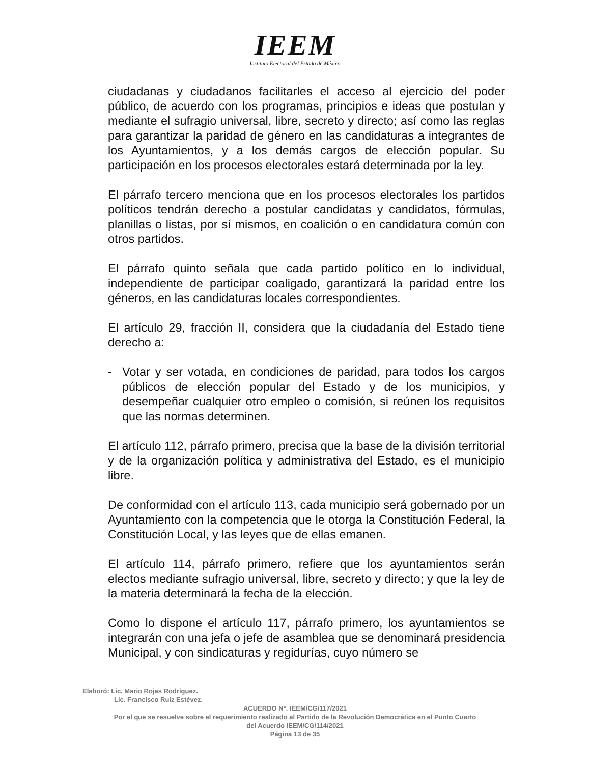IEEM
Instituto Electoral del Estado de México
ciudadanas y ciudadanos facilitarles el acceso al ejercicio del poder público, de acuerdo con los programas, principios e ideas que postulan y mediante el sufragio universal, libre, secreto y directo; así como las reglas para garantizar la paridad de género en las candidaturas a integrantes de los Ayuntamientos, y a los demás cargos de elección popular. Su participación en los procesos electorales estará determinada por la ley.
El párrafo tercero menciona que en los procesos electorales los partidos políticos tendrán derecho a postular candidatas y candidatos, fórmulas, planillas o listas, por sí mismos, en coalición o en candidatura común con otros partidos.
El párrafo quinto señala que cada partido político en lo individual, independiente de participar coaligado, garantizará la paridad entre los géneros, en las candidaturas locales correspondientes.
El artículo 29, fracción II, considera que la ciudadanía del Estado tiene derecho a:
- Votar y ser votada, en condiciones de paridad, para todos los cargos públicos de elección popular del Estado y de los municipios, y desempeñar cualquier otro empleo o comisión, si reúnen los requisitos que las normas determinen.
El artículo 112, párrafo primero, precisa que la base de la división territorial y de la organización política y administrativa del Estado, es el municipio libre.
De conformidad con el artículo 113, cada municipio será gobernado por un Ayuntamiento con la competencia que le otorga la Constitución Federal, la Constitución Local, y las leyes que de ellas emanen.
El artículo 114, párrafo primero, refiere que los ayuntamientos serán electos mediante sufragio universal, libre, secreto y directo; y que la ley de la materia determinará la fecha de la elección.
Como lo dispone el artículo 117, párrafo primero, los ayuntamientos se integrarán con una jefa o jefe de asamblea que se denominará presidencia Municipal, y con sindicaturas y regidurías, cuyo número se
Elaboró: Lic. Mario Rojas Rodríguez.
Lic. Francisco Ruiz Estévez.
ACUERDO N°. IEEM/CG/117/2021
Por el que se resuelve sobre el requerimiento realizado al Partido de la Revolución Democrática en el Punto Cuarto
del Acuerdo IEEM/CG/114/2021
Página 13 de 35